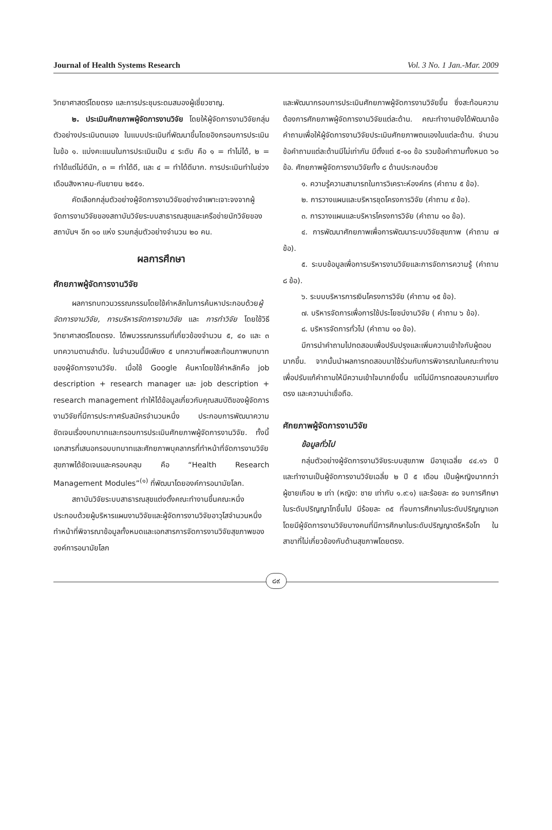Journal of Health Systems Research Vol. 3 No. 1 Jan.-Mar. 2009
วิทยาศาสตร์โดยตรง และการประชุมระดมสมองผู้เชี่ยวชาญ.
๒. ประเมินศักยภาพผู้จัดการงานวิจัย โดยให้ผู้จัดการงานวิจัยกลุ่มตัวอย่างประเมินตนเอง ในแบบประเมินที่พัฒนาขึ้นโดยอิงกรอบการประเมินในข้อ ๑. แบ่งคะแนนในการประเมินเป็น ๔ ระดับ คือ ๑ = ทำไม่ได้, ๒ = ทำได้แต่ไม่ดีนัก, ๓ = ทำได้ดี, และ ๔ = ทำได้ดีมาก. การประเมินทำในช่วงเดือนสิงหาคม-กันยายน ๒๕๕๑.
คัดเลือกกลุ่มตัวอย่างผู้จัดการงานวิจัยอย่างจำเพาะเจาะจงจากผู้จัดการงานวิจัยของสถาบันวิจัยระบบสาธารณสุขและเครือข่ายนักวิจัยของสถาบันฯ อีก ๑๐ แห่ง รวมกลุ่มตัวอย่างจำนวน ๒๐ คน.
ผลการศึกษา
ศักยภาพผู้จัดการงานวิจัย
ผลการทบทวนวรรณกรรมโดยใช้คำหลักในการค้นหาประกอบด้วยผู้จัดการงานวิจัย, การบริหารจัดการงานวิจัย และ การทำวิจัย โดยใช้วิธีวิทยาศาสตร์โดยตรง. ได้พบวรรณกรรมที่เกี่ยวข้องจำนวน ๕, ๔๐ และ ๓ บทความตามลำดับ. ในจำนวนนี้มีเพียง ๕ บทความที่พอสะท้อนภาพบทบาทของผู้จัดการงานวิจัย. เมื่อใช้ Google ค้นหาโดยใช้คำหลักคือ job description + research manager และ job description + research management ทำให้ได้ข้อมูลเกี่ยวกับคุณสมบัติของผู้จัดการงานวิจัยที่มีการประกาศรับสมัครจำนวนหนึ่ง ประกอบการพัฒนาความชัดเจนเรื่องบทบาทและกรอบการประเมินศักยภาพผู้จัดการงานวิจัย. ทั้งนี้เอกสารที่เสนอกรอบบทบาทและศักยภาพบุคลากรที่ทำหน้าที่จัดการงานวิจัยสุขภาพได้ชัดเจนและครอบคลุม คือ “Health Research Management Modules”<sup>(๑)</sup> ที่พัฒนาโดยองค์การอนามัยโลก.
สถาบันวิจัยระบบสาธารณสุขแต่งตั้งคณะทำงานขึ้นคณะหนึ่ง ประกอบด้วยผู้บริหารแผนงานวิจัยและผู้จัดการงานวิจัยอาวุโสจำนวนหนึ่ง ทำหน้าที่พิจารณาข้อมูลทั้งหมดและเอกสารการจัดการงานวิจัยสุขภาพขององค์การอนามัยโลก
และพัฒนากรอบการประเมินศักยภาพผู้จัดการงานวิจัยขึ้น ซึ่งสะท้อนความต้องการศักยภาพผู้จัดการงานวิจัยแต่ละด้าน. คณะทำงานยังได้พัฒนาข้อคำถามเพื่อให้ผู้จัดการงานวิจัยประเมินศักยภาพตนเองในแต่ละด้าน. จำนวนข้อคำถามแต่ละด้านมีไม่เท่ากัน มีตั้งแต่ ๕-๑๐ ข้อ รวมข้อคำถามทั้งหมด ๖๐ ข้อ. ศักยภาพผู้จัดการงานวิจัยทั้ง ๘ ด้านประกอบด้วย
๑. ความรู้ความสามารถในการวิเคราะห์องค์กร (คำถาม ๕ ข้อ).
๒. การวางแผนและบริหารชุดโครงการวิจัย (คำถาม ๙ ข้อ).
๓. การวางแผนและบริหารโครงการวิจัย (คำถาม ๑๐ ข้อ).
๔. การพัฒนาศักยภาพเพื่อการพัฒนาระบบวิจัยสุขภาพ (คำถาม ๗ ข้อ).
๕. ระบบข้อมูลเพื่อการบริหารงานวิจัยและการจัดการความรู้ (คำถาม ๘ ข้อ).
๖. ระบบบริหารการเงินโครงการวิจัย (คำถาม ๑๕ ข้อ).
๗. บริหารจัดการเพื่อการใช้ประโยชน์งานวิจัย ( คำถาม ๖ ข้อ).
๘. บริหารจัดการทั่วไป (คำถาม ๑๐ ข้อ).
มีการนำคำถามไปทดสอบเพื่อปรับปรุงและเพิ่มความเข้าใจกับผู้ตอบมากขึ้น. จากนั้นนำผลการทดสอบมาใช้ร่วมกับการพิจารณาในคณะทำงานเพื่อปรับแก้คำถามให้มีความเข้าใจมากยิ่งขึ้น แต่ไม่มีการทดสอบความเที่ยงตรง และความน่าเชื่อถือ.
ศักยภาพผู้จัดการงานวิจัย
ข้อมูลทั่วไป
กลุ่มตัวอย่างผู้จัดการงานวิจัยระบบสุขภาพ มีอายุเฉลี่ย ๔๔.๑๖ ปี และทำงานเป็นผู้จัดการงานวิจัยเฉลี่ย ๒ ปี ๕ เดือน เป็นผู้หญิงมากกว่าผู้ชายเกือบ ๒ เท่า (หญิง: ชาย เท่ากับ ๑.๙:๑) และร้อยละ ๙๐ จบการศึกษาในระดับปริญญาโทขึ้นไป มีร้อยละ ๓๕ ที่จบการศึกษาในระดับปริญญาเอก โดยมีผู้จัดการงานวิจัยบางคนที่มีการศึกษาในระดับปริญญาตรีหรือโท ในสาขาที่ไม่เกี่ยวข้องกับด้านสุขภาพโดยตรง.
๘๙